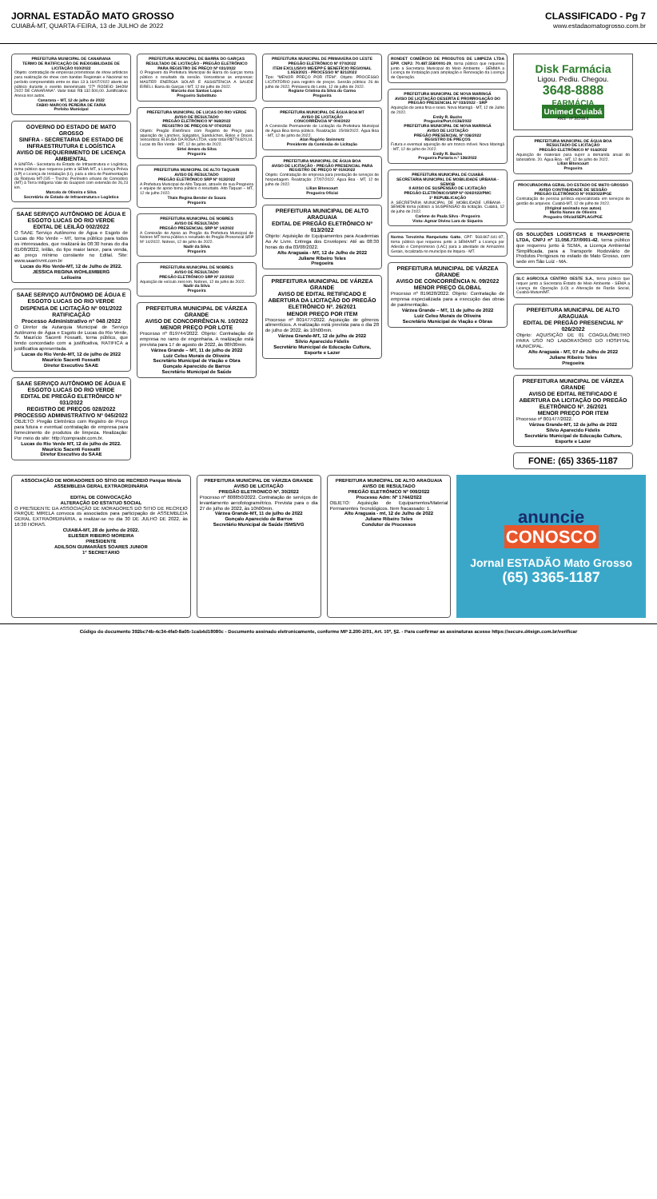JORNAL ESTADÃO MATO GROSSO
CUIABÁ-MT, QUARTA-FEIRA, 13 de JULHO de 2022
CLASSIFICADO - Pg 7
www.estadaomatogrosso.com.br
PREFEITURA MUNICIPAL DE CANARANA
TERMO DE RATIFICAÇÃO DE INEXIGIBILIDADE DE LICITAÇÃO 010/2022
Objeto: contratação de empresas promotoras de show artísticos para realização de show com bandas Regionais e Nacional no período compreendido entre os dias 13 à 16/07/2022 aberto ao público durante o evento denominado "27º RODEIO SHOW 2022 DE CANARANA". Valor total: R$ 132.500,00. Justificativa: Anexa nos autos.
Canarana – MT, 12 de julho de 2022
FABIO MARCOS PEREIRA DE FARIA
Prefeito Municipal
GOVERNO DO ESTADO DE MATO GROSSO
SINFRA - SECRETARIA DE ESTADO DE INFRAESTRUTURA E LOGÍSTICA
AVISO DE REQUERIMENTO DE LICENÇA AMBIENTAL
A SINFRA - Secretaria de Estado de Infraestrutura e Logística, torna público que requereu junto a SEMA-MT, a Licença Prévia (LP) e Licença de Instalação (LI), para a obra de Pavimentação da Rodovia MT-235 – Trecho: Perímetro urbano de Comodoro (MT) à Terra Indígena Vale do Guaporé com extensão de 26,23 km.
Marcelo de Oliveira e Silva
Secretário de Estado de Infraestrutura e Logística
SAAE SERVIÇO AUTÔNOMO DE ÁGUA E ESGOTO LUCAS DO RIO VERDE
EDITAL DE LEILÃO 002/2022
O SAAE Serviço Autônomo de Água e Esgoto de Lucas do Rio Verde – MT, torna público para todos os interessados, que realizará às 08:30 horas do dia 01/08/2022, leilão, do tipo maior lance, para venda, ao preço mínimo constante no Edital. Site: www.saaelrvmt.com.br
Lucas do Rio Verde-MT, 12 de Julho de 2022.
JÉSSICA REGINA WOHLEMBERG
Leiloeira
SAAE SERVIÇO AUTÔNOMO DE ÁGUA E ESGOTO LUCAS DO RIO VERDE
DISPENSA DE LICITAÇÃO Nº 001/2022 RATIFICAÇÃO
Processo Administrativo nº 048 /2022
O Diretor da Autarquia Municipal de Serviço Autônomo de Água e Esgoto de Lucas do Rio Verde, Sr. Maurício Sacenti Fossatti, torna público, que tendo concordado com a justificativa, RATIFICA a justificativa apresentada.
Lucas do Rio Verde-MT, 12 de julho de 2022
Maurício Sacenti Fossatti
Diretor Executivo SAAE
SAAE SERVIÇO AUTÔNOMO DE ÁGUA E ESGOTO LUCAS DO RIO VERDE
EDITAL DE PREGÃO ELETRÔNICO Nº 031/2022
REGISTRO DE PREÇOS 028/2022
PROCESSO ADMINISTRATIVO Nº 045/2022
OBJETO: Pregão Eletrônico com Registro de Preço para futura e eventual contratação de empresa para fornecimento de produtos de limpeza. Realização: Por meio do site: http://comprasbr.com.br.
Lucas do Rio Verde MT, 12 de julho de 2022.
Maurício Sacenti Fossatti
Diretor Executivo do SAAE
PREFEITURA MUNICIPAL DE BARRA DO GARÇAS
RESULTADO DE LICITAÇÃO - PREGÃO ELETRÔNICO PARA REGISTRO DE PREÇO Nº 031/2022
O Pregoeiro da Prefeitura Municipal de Barra do Garças torna público o resultado da sessão. Vencedoras as empresas: MASTER ENERGIA SOLAR E ASSISTENCIA A SAUDE EIRELI. Barra do Garças / MT, 12 de julho de 2022.
Marcelo dos Santos Lopes
Pregoeiro Substituto
PREFEITURA MUNICIPAL DE LUCAS DO RIO VERDE
AVISO DE RESULTADO
PREGÃO ELETRÔNICO Nº 068/2022
REGISTRO DE PREÇOS Nº 074/2022
Objeto: Pregão Eletrônico com Registro de Preço para aquisição de Lanches, Salgados, Sanduíches, Bolos e Doces. Vencedora: ELEUSA DA ROSA LTDA, valor total R$778.820,14. Lucas do Rio Verde - MT, 12 de julho de 2022.
Sirlei Amaro da Silva
Pregoeira
PREFEITURA MUNICIPAL DE ALTO TAQUARI
AVISO DE RESULTADO
PREGÃO ELETRÔNICO SRP Nº 013/2022
A Prefeitura Municipal de Alto Taquari, através de sua Pregoeira e equipe de apoio torna público o resultado. Alto Taquari – MT, 12 de julho 2022.
Thais Regina Bender de Souza
Pregoeira
PREFEITURA MUNICIPAL DE NOBRES
AVISO DE RESULTADO
PREGÃO PRESENCIAL SRP Nº 14/2022
A Comissão de Apoio ao Pregão da Prefeitura Municipal de Nobres-MT torna público o resultado do Pregão Presencial SRP Nº 14/2022. Nobres, 12 de julho de 2022.
Nadir da Silva
Pregoeira
PREFEITURA MUNICIPAL DE NOBRES
AVISO DE RESULTADO
PREGÃO ELETRÔNICO SRP Nº 22/2022
Aquisição de veículo zero km. Nobres, 12 de julho de 2022.
Nadir da Silva
Pregoeira
PREFEITURA MUNICIPAL DE VÁRZEA GRANDE
AVISO DE CONCORRÊNCIA N. 10/2022
MENOR PREÇO POR LOTE
Processo nº 819744/2022. Objeto: Contratação de empresa no ramo de engenharia. A realização está prevista para 17 de agosto de 2022, às 08h30min.
Várzea Grande – MT, 11 de julho de 2022
Luiz Celso Morais de Oliveira
Secretário Municipal de Viação e Obra
Gonçalo Aparecido de Barros
Secretário Municipal de Saúde
PREFEITURA MUNICIPAL DE PRIMAVERA DO LESTE
PREGÃO ELETRÔNICO Nº 070/2022
ITEM EXCLUSIVO ME/EPP E BENEFÍCIO REGIONAL
1.953/2021 - PROCESSO Nº 821/2022
Tipo: "MENOR PREÇO POR ITEM". Objeto: PROCESSO LICITATÓRIO para registro de preços. Sessão pública: 26 de julho de 2022. Primavera do Leste, 12 de julho de 2022.
Regiane Cristina da Silva do Carmo
Pregoeira
PREFEITURA MUNICIPAL DE ÁGUA BOA MT
AVISO DE LICITAÇÃO
CONCORRÊNCIA Nº 004/2022
A Comissão Permanente de Licitação da Prefeitura Municipal de Água Boa torna público. Realização: 15/08/2022. Água Boa - MT, 12 de julho de 2022.
Alan Rogério Steinmetz
Presidente da Comissão de Licitação
PREFEITURA MUNICIPAL DE ÁGUA BOA
AVISO DE LICITAÇÃO - PREGÃO PRESENCIAL PARA REGISTRO DE PREÇO Nº 019/2022
Objeto: Contratação de empresa para prestação de serviços de hospedagem. Realização: 27/07/2022. Água Boa - MT, 12 de julho de 2022.
Lilian Bitencourt
Pregoeira Oficial
PREFEITURA MUNICIPAL DE ALTO ARAGUAIA
EDITAL DE PREGÃO ELETRÔNICO Nº 013/2022
Objeto: Aquisição de Equipamentos para Academias Ao Ar Livre. Entrega dos Envelopes: Até as 08:30 horas do dia 03/08/2022.
Alto Araguaia - MT, 12 de Julho de 2022
Juliane Ribeiro Teles
Pregoeira
PREFEITURA MUNICIPAL DE VÁRZEA GRANDE
AVISO DE EDITAL RETIFICADO E ABERTURA DA LICITAÇÃO DO PREGÃO ELETRÔNICO Nº. 26/2021
MENOR PREÇO POR ITEM
Processo nº 801477/2022. Aquisição de gêneros alimentícios. A realização está prevista para o dia 28 de julho de 2022, às 10h00min.
Várzea Grande-MT, 12 de julho de 2022
Silvio Aparecido Fidelis
Secretário Municipal de Educação Cultura, Esporte e Lazer
RONDET COMÉRCIO DE PRODUTOS DE LIMPEZA LTDA EPP, CNPJ: 70.487.558/0001-29, torna público que requereu junto a Secretaria Municipal do Meio Ambiente - SEMMA a Licença de Instalação para ampliação e Renovação da Licença de Operação.
PREFEITURA MUNICIPAL DE NOVA MARINGÁ
AVISO DE LICITAÇÃO DESERTA E PRORROGAÇÃO DO PREGÃO PRESENCIAL Nº 033/2022 - SRP
Aquisição de areia fina e seixo. Nova Maringá - MT, 12 de Julho de 2022.
Emily R. Buchs
Pregoeira/Port.0136/2022
PREFEITURA MUNICIPAL DE NOVA MARINGÁ
AVISO DE LICITAÇÃO
PREGÃO PRESENCIAL Nº 036/2022
REGISTRO DE PREÇOS
Futura e eventual aquisição de um tronco móvel. Nova Maringá - MT, 12 de julho de 2022.
Emily R. Buchs
Pregoeira Portaria n.º 136/2022
PREFEITURA MUNICIPAL DE CUIABÁ
SECRETARIA MUNICIPAL DE MOBILIDADE URBANA - SEMOB
II AVISO DE SUSPENSÃO DE LICITAÇÃO
PREGÃO ELETRÔNICO/SRP Nº 024/2022/PMC
1ª REPUBLICAÇÃO
A SECRETARIA MUNICIPAL DE MOBILIDADE URBANA - SEMOB torna público a SUSPENSÃO da licitação. Cuiabá, 12 de julho de 2022.
Carlene de Paula Silva - Pregoeira
Visto: Agmar Divino Lara de Siqueira
Norma Terezinha Rampelotto Gatto, CPF: 568.867.641-87, torna público que requereu junto a SEMA/MT a Licença por Adesão e Compromisso (LAC) para a atividade de Armazéns Gerais, localizada no município de Itiquira - MT.
PREFEITURA MUNICIPAL DE VÁRZEA GRANDE
AVISO DE CONCORRÊNCIA N. 09/2022
MENOR PREÇO GLOBAL
Processo nº 819628/2022. Objeto: Contratação de empresa especializada para a execução das obras de pavimentação.
Várzea Grande – MT, 11 de julho de 2022
Luiz Celso Morais de Oliveira
Secretário Municipal de Viação e Obras
Disk Farmácia
Ligou. Pediu. Chegou.
3648-8888
FARMÁCIA
Unimed Cuiabá
ANS - nº 34208-4
PREFEITURA MUNICIPAL DE ÁGUA BOA
RESULTADO DE LICITAÇÃO
PREGÃO ELETRÔNICO Nº 016/2022
Aquisição de materiais para suprir a demanda anual do laboratório. 20. Água Boa - MT, 12 de julho de 2022.
Lilian Bitencourt
Pregoeira
PROCURADORIA GERAL DO ESTADO DE MATO GROSSO
AVISO CONTINUIDADE DE SESSÃO
PREGÃO ELETRÔNICO Nº 003/2022/PGE
Contratação de pessoa jurídica especializada em serviços de gestão de arquivos. Cuiabá-MT, 12 de julho de 2022.
(Original assinado nos autos)
Murilo Nunes de Oliveira
Pregoeiro Oficial/SEPLAG/PGE
G5 SOLUÇÕES LOGÍSTICAS E TRANSPORTE LTDA, CNPJ nº 11.056.737/0001-42, torna público que requereu junto à SEMA, a Licença Ambiental Simplificada, para a Transporte Rodoviário de Produtos Perigosos no estado do Mato Grosso, com sede em São Luiz - MA.
SLC AGRICOLA CENTRO OESTE S.A., torna público que requer junto a Secretaria Estado de Meio Ambiente - SEMA a Licença de Operação (LO) e Alteração de Razão Social, Cuiabá-Mutum/MT.
PREFEITURA MUNICIPAL DE ALTO ARAGUAIA
EDITAL DE PREGÃO PRESENCIAL Nº 026/2022
Objeto: AQUISIÇÃO DE 01 COAGULÔMETRO PARA USO NO LABORATÓRIO DO HOSPITAL MUNICIPAL.
Alto Araguaia - MT, 07 de Julho de 2022
Juliane Ribeiro Teles
Pregoeira
PREFEITURA MUNICIPAL DE VÁRZEA GRANDE
AVISO DE EDITAL RETIFICADO E ABERTURA DA LICITAÇÃO DO PREGÃO ELETRÔNICO Nº. 26/2021
MENOR PREÇO POR ITEM
Processo nº 801477/2022.
Várzea Grande-MT, 12 de julho de 2022
Silvio Aparecido Fidelis
Secretário Municipal de Educação Cultura, Esporte e Lazer
FONE: (65) 3365-1187
ASSOCIAÇÃO DE MORADORES DO SÍTIO DE RECREIO Parque Mirela
ASSEMBLEIA GERAL EXTRAORDINÁRIA
EDITAL DE CONVOCAÇÃO
ALTERAÇÃO DO ESTATUO SOCIAL
O PRESIDENTE DA ASSOCIAÇÃO DE MORADORES DO SITIO DE RECREIO PARQUE MIRELA convoca os associados para participação de ASSEMBLÉIA GERAL EXTRAORDINÁRIA, a realizar-se no dia 30 DE JULHO DE 2022, às 16:30 HORAS.
CUIABÁ-MT, 28 de junho de 2022.
ELIESER RIBEIRO MOREIRA
PRESIDENTE
ADILSON GUIMARÃES SOARES JUNIOR
1° SECRETÁRIO
PREFEITURA MUNICIPAL DE VÁRZEA GRANDE
AVISO DE LICITAÇÃO
PREGÃO ELETRONICO Nº. 30/2022
Processo nº 808850/2022. Contratação de serviços de levantamento aerofotogramétrico. Prevista para o dia 27 de julho de 2022, às 10h00min.
Várzea Grande-MT, 11 de julho de 2022
Gonçalo Aparecido de Barros
Secretário Municipal de Saúde /SMS/VG
PREFEITURA MUNICIPAL DE ALTO ARAGUAIA
AVISO DE RESULTADO
PREGÃO ELETRÔNICO Nº 009/2022
Processo Adm: Nº 1744/2022
OBJETO: Aquisição de Equipamentos/Material Permanentes Tecnológicos. Item fracassado: 1.
Alto Araguaia - mt, 12 de Julho de 2022
Juliane Ribeiro Teles
Condutor de Processos
anuncie
CONOSCO
Jornal ESTADÃO Mato Grosso
(65) 3365-1187
Código do documento 392bc74b-4c34-4fa0-8a05-1cab4d18080c - Documento assinado eletronicamente, conforme MP 2.200-2/01, Art. 10º, §2. - Para confirmar as assinaturas acesse https://secure.d4sign.com.br/verificar